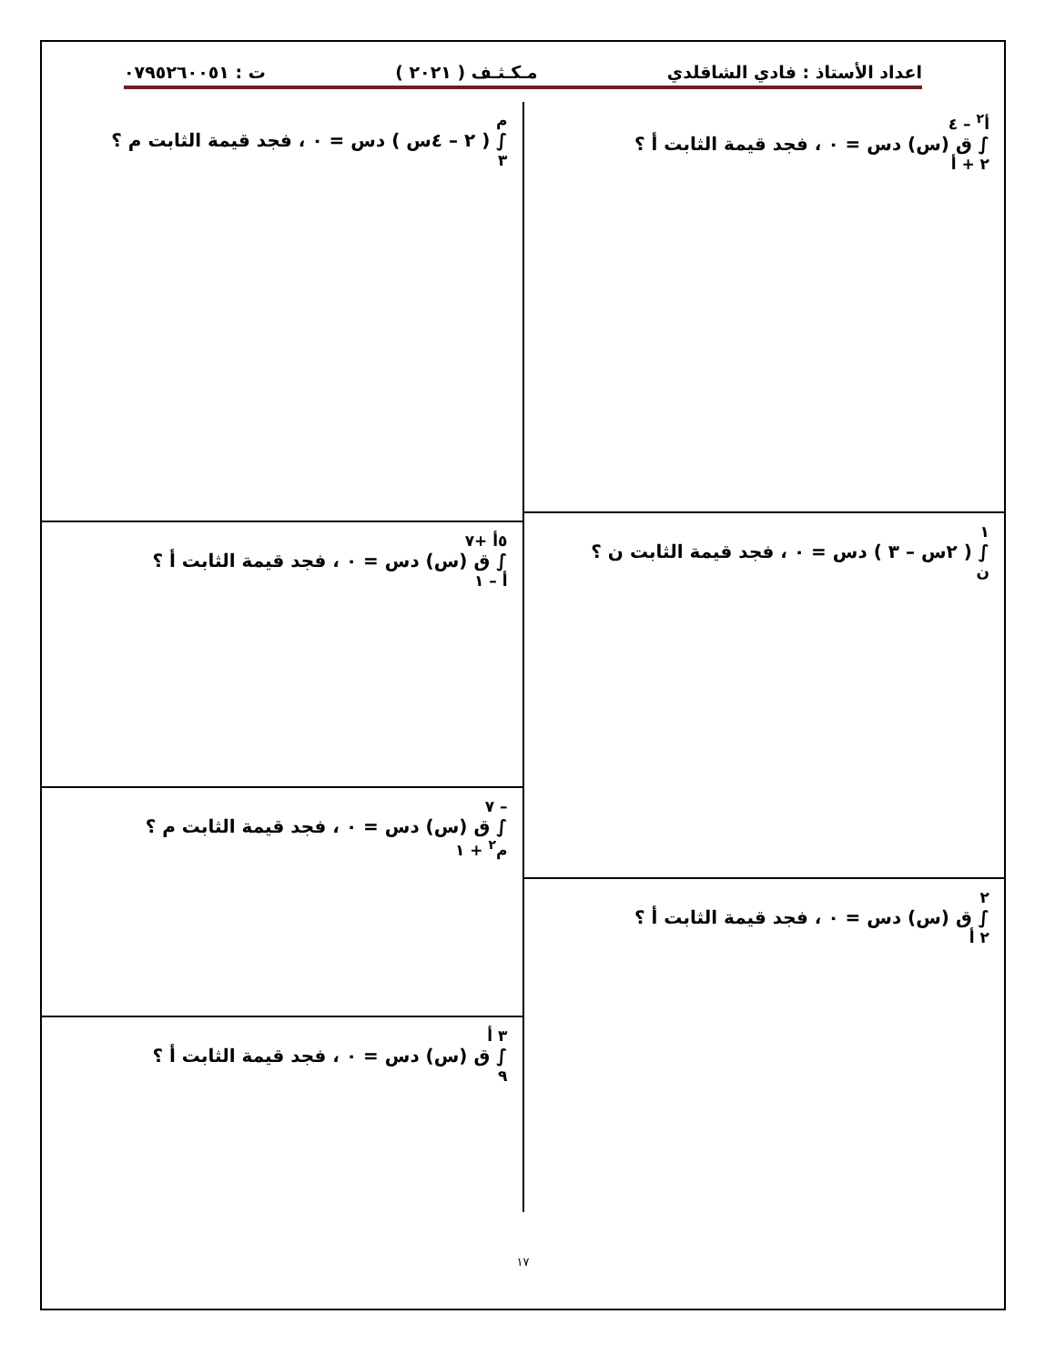اعداد الأستاذ : فادي الشاقلدي مـكـثـف ( ٢٠٢١ ) ت : ٠٧٩٥٢٦٠٠٥١
أ<sup>٢</sup> – ٤
∫ ق (س) دس = ٠ ، فجد قيمة الثابت أ ؟
٢ + أ
١
∫ ( ٢س – ٣ ) دس = ٠ ، فجد قيمة الثابت ن ؟
ن
٢
∫ ق (س) دس = ٠ ، فجد قيمة الثابت أ ؟
٢ أ
م
∫ ( ٢ – ٤س ) دس = ٠ ، فجد قيمة الثابت م ؟
٣
٥أ +٧
∫ ق (س) دس = ٠ ، فجد قيمة الثابت أ ؟
أ – ١
– ٧
∫ ق (س) دس = ٠ ، فجد قيمة الثابت م ؟
م<sup>٢</sup> + ١
٣ أ
∫ ق (س) دس = ٠ ، فجد قيمة الثابت أ ؟
٩
١٧